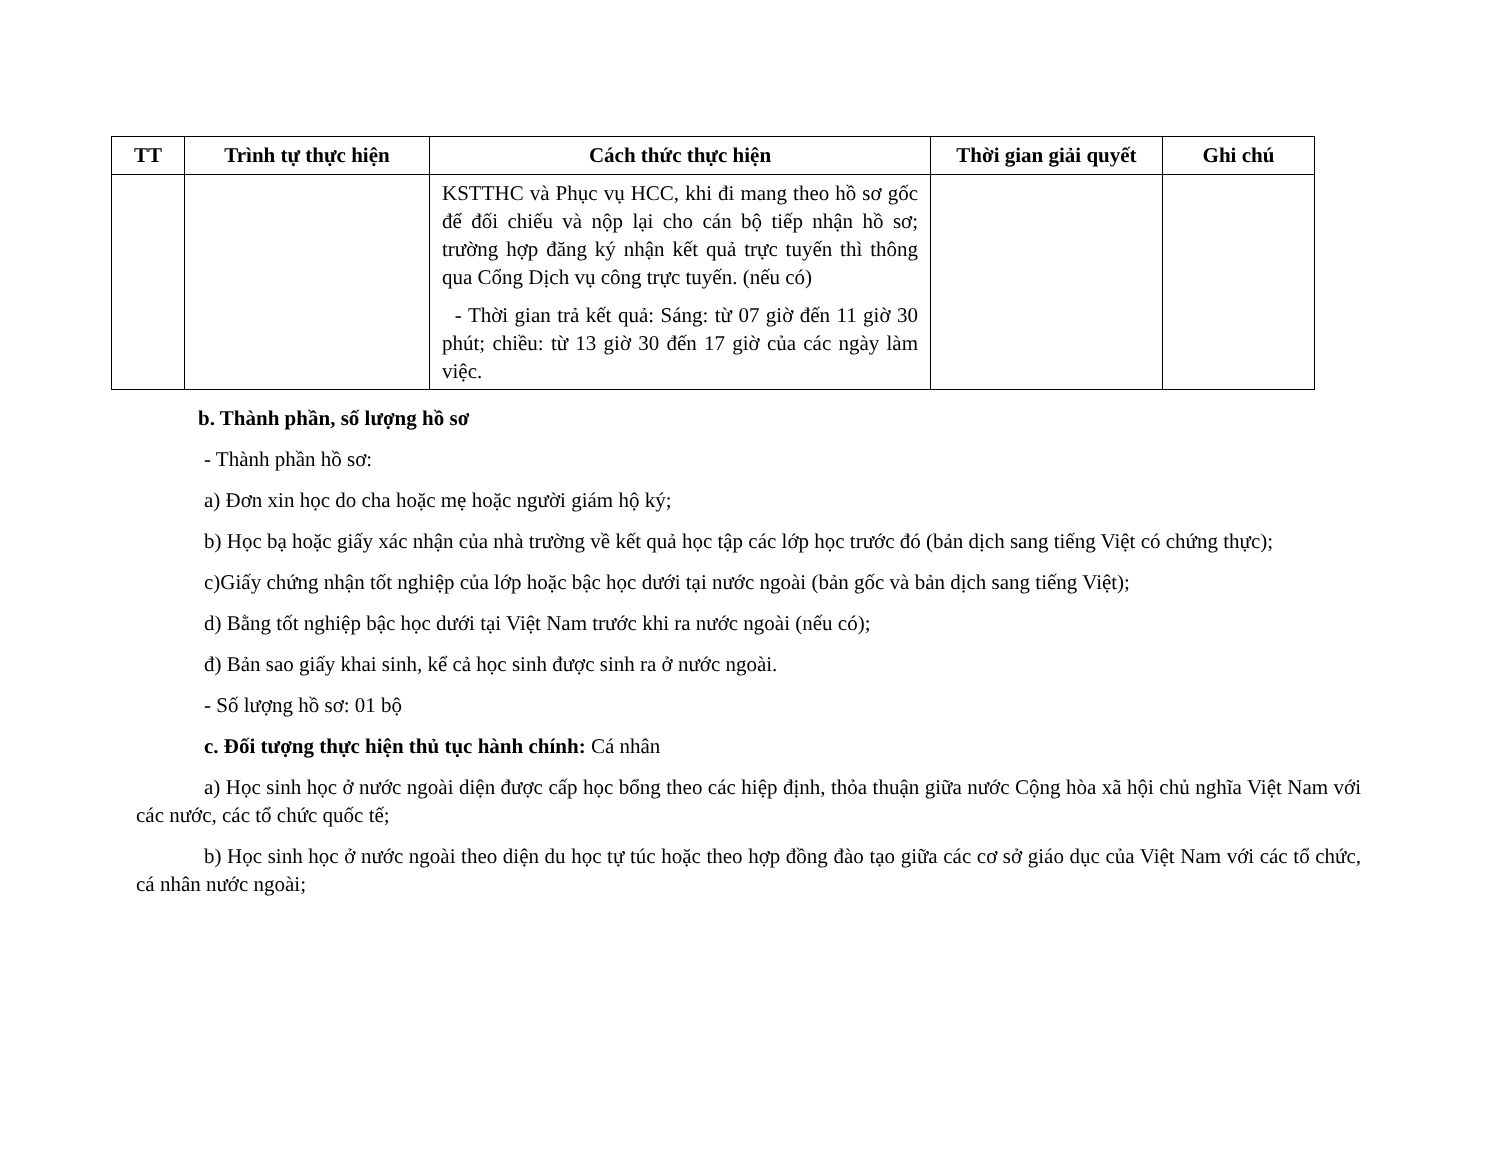| TT | Trình tự thực hiện | Cách thức thực hiện | Thời gian giải quyết | Ghi chú |
| --- | --- | --- | --- | --- |
| | | KSTTHC và Phục vụ HCC, khi đi mang theo hồ sơ gốc để đối chiếu và nộp lại cho cán bộ tiếp nhận hồ sơ; trường hợp đăng ký nhận kết quả trực tuyến thì thông qua Cổng Dịch vụ công trực tuyến. (nếu có) - Thời gian trả kết quả: Sáng: từ 07 giờ đến 11 giờ 30 phút; chiều: từ 13 giờ 30 đến 17 giờ của các ngày làm việc. | | |
b. Thành phần, số lượng hồ sơ
- Thành phần hồ sơ:
a) Đơn xin học do cha hoặc mẹ hoặc người giám hộ ký;
b) Học bạ hoặc giấy xác nhận của nhà trường về kết quả học tập các lớp học trước đó (bản dịch sang tiếng Việt có chứng thực);
c)Giấy chứng nhận tốt nghiệp của lớp hoặc bậc học dưới tại nước ngoài (bản gốc và bản dịch sang tiếng Việt);
d) Bằng tốt nghiệp bậc học dưới tại Việt Nam trước khi ra nước ngoài (nếu có);
đ) Bản sao giấy khai sinh, kể cả học sinh được sinh ra ở nước ngoài.
- Số lượng hồ sơ: 01 bộ
c. Đối tượng thực hiện thủ tục hành chính: Cá nhân
a) Học sinh học ở nước ngoài diện được cấp học bổng theo các hiệp định, thỏa thuận giữa nước Cộng hòa xã hội chủ nghĩa Việt Nam với các nước, các tổ chức quốc tế;
b) Học sinh học ở nước ngoài theo diện du học tự túc hoặc theo hợp đồng đào tạo giữa các cơ sở giáo dục của Việt Nam với các tổ chức, cá nhân nước ngoài;